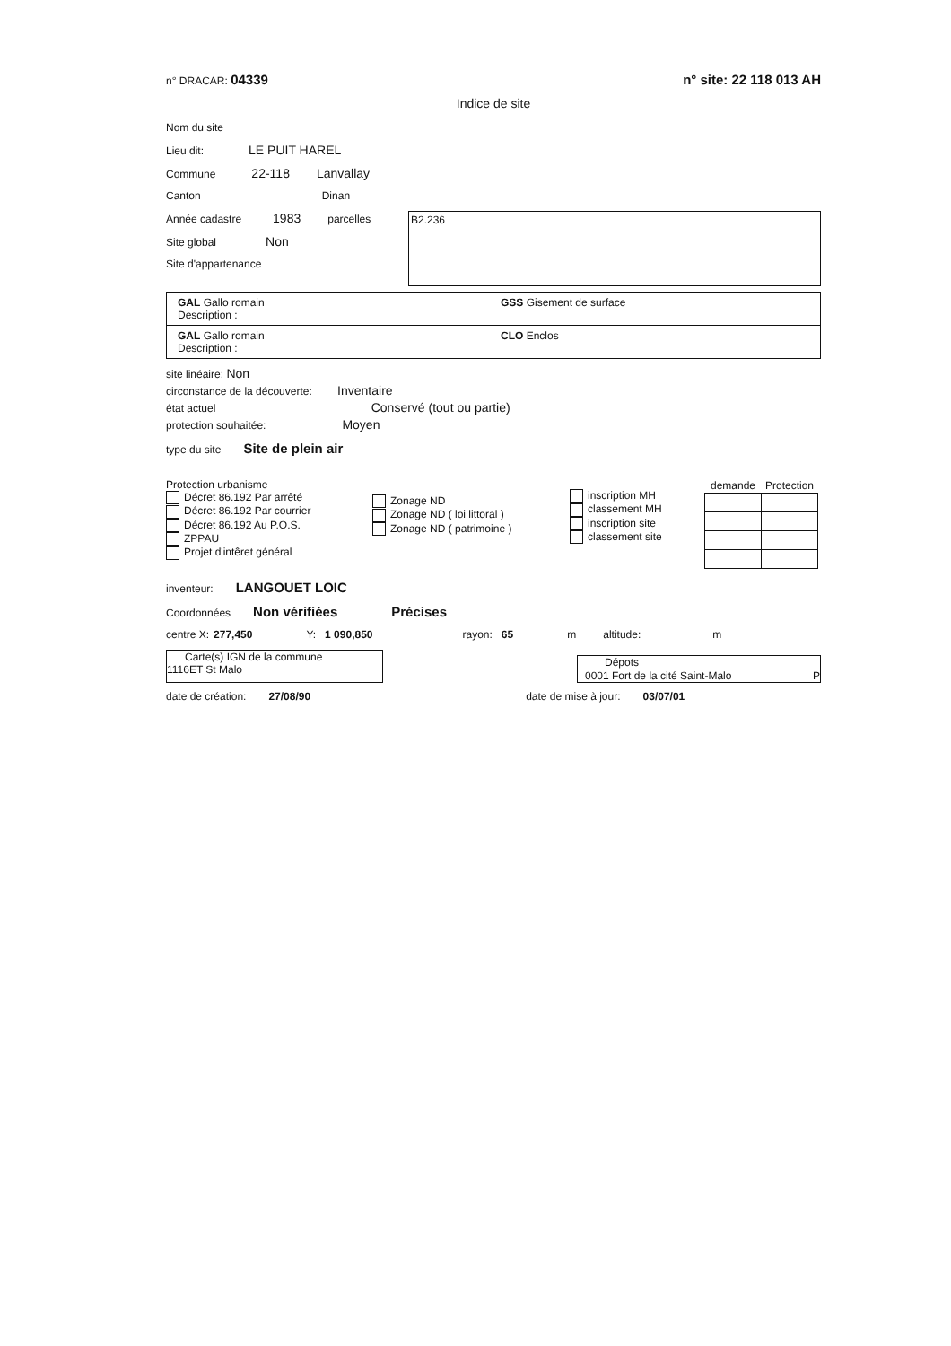n° DRACAR: 04339 n° site: 22 118 013 AH
Indice de site
Nom du site
Lieu dit: LE PUIT HAREL
Commune 22-118 Lanvallay
Canton Dinan
Année cadastre 1983 parcelles
Site global Non
Site d'appartenance
B2.236
GAL Gallo romain GSS Gisement de surface
Description :
GAL Gallo romain CLO Enclos
Description :
site linéaire: Non
circonstance de la découverte: Inventaire
état actuel Conservé (tout ou partie)
protection souhaitée: Moyen
type du site Site de plein air
Protection urbanisme
Décret 86.192 Par arrêté
Décret 86.192 Par courrier
Décret 86.192 Au P.O.S.
ZPPAU
Projet d'intêret général
Zonage ND
Zonage ND ( loi littoral )
Zonage ND ( patrimoine )
inscription MH
classement MH
inscription site
classement site
| demande | Protection |
| --- | --- |
inventeur: LANGOUET LOIC
Coordonnées Non vérifiées Précises
centre X: 277,450 Y: 1 090,850 rayon: 65 m altitude: m
Carte(s) IGN de la commune
1116ET St Malo
Dépots
0001 Fort de la cité Saint-Malo P
date de création: 27/08/90 date de mise à jour: 03/07/01